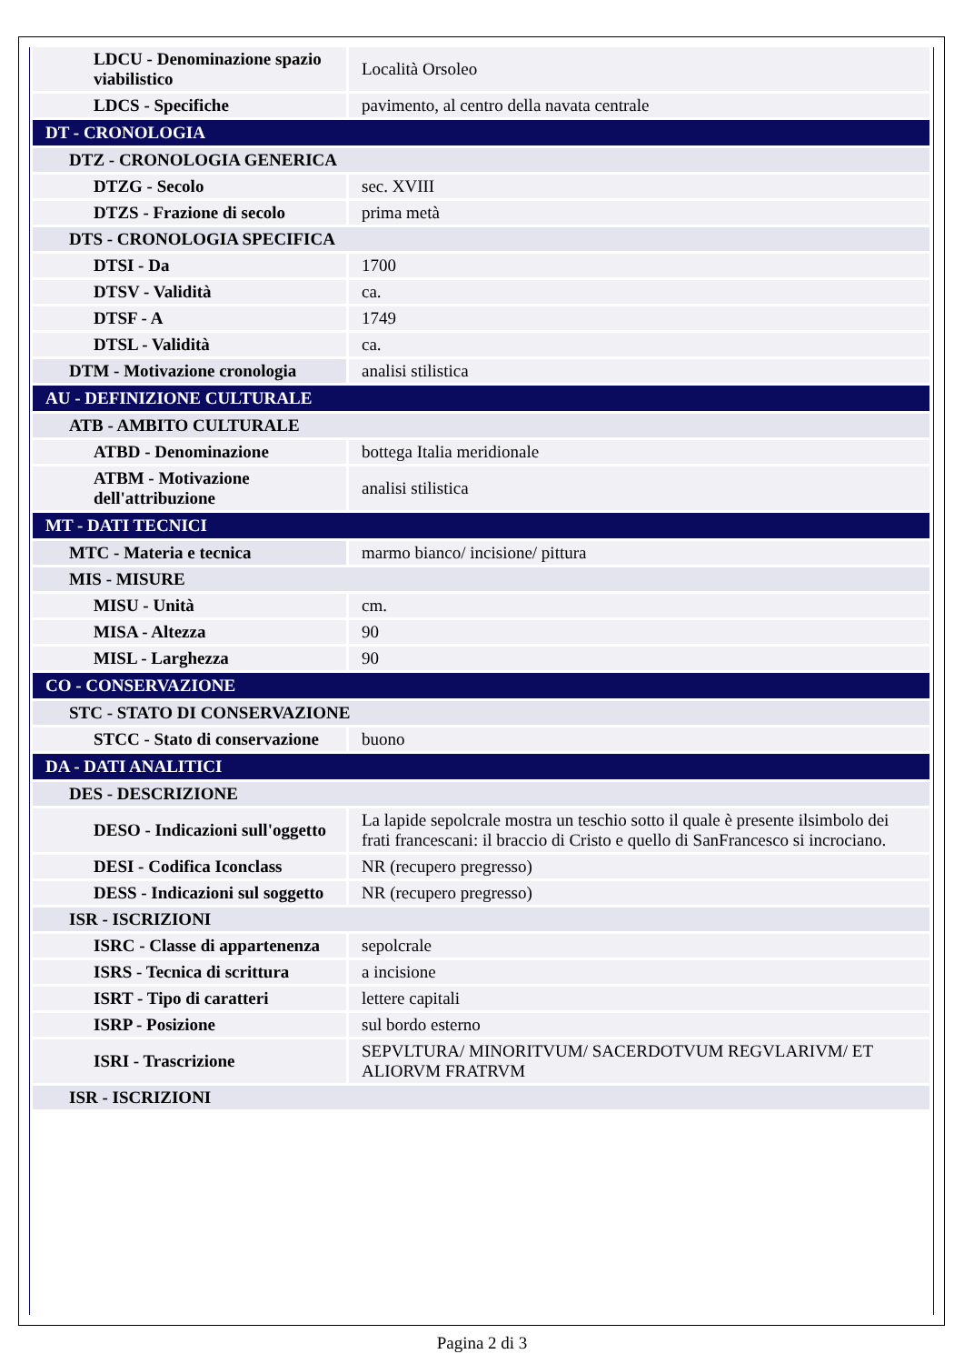| LDCU - Denominazione spazio viabilistico | Località Orsoleo |
| LDCS - Specifiche | pavimento, al centro della navata centrale |
| DT - CRONOLOGIA | |
| DTZ - CRONOLOGIA GENERICA | |
| DTZG - Secolo | sec. XVIII |
| DTZS - Frazione di secolo | prima metà |
| DTS - CRONOLOGIA SPECIFICA | |
| DTSI - Da | 1700 |
| DTSV - Validità | ca. |
| DTSF - A | 1749 |
| DTSL - Validità | ca. |
| DTM - Motivazione cronologia | analisi stilistica |
| AU - DEFINIZIONE CULTURALE | |
| ATB - AMBITO CULTURALE | |
| ATBD - Denominazione | bottega Italia meridionale |
| ATBM - Motivazione dell'attribuzione | analisi stilistica |
| MT - DATI TECNICI | |
| MTC - Materia e tecnica | marmo bianco/ incisione/ pittura |
| MIS - MISURE | |
| MISU - Unità | cm. |
| MISA - Altezza | 90 |
| MISL - Larghezza | 90 |
| CO - CONSERVAZIONE | |
| STC - STATO DI CONSERVAZIONE | |
| STCC - Stato di conservazione | buono |
| DA - DATI ANALITICI | |
| DES - DESCRIZIONE | |
| DESO - Indicazioni sull'oggetto | La lapide sepolcrale mostra un teschio sotto il quale è presente ilsimbolo dei frati francescani: il braccio di Cristo e quello di SanFrancesco si incrociano. |
| DESI - Codifica Iconclass | NR (recupero pregresso) |
| DESS - Indicazioni sul soggetto | NR (recupero pregresso) |
| ISR - ISCRIZIONI | |
| ISRC - Classe di appartenenza | sepolcrale |
| ISRS - Tecnica di scrittura | a incisione |
| ISRT - Tipo di caratteri | lettere capitali |
| ISRP - Posizione | sul bordo esterno |
| ISRI - Trascrizione | SEPVLTURA/ MINORITVUM/ SACERDOTVUM REGVLARIVM/ ET ALIORVM FRATRVM |
| ISR - ISCRIZIONI | |
Pagina 2 di 3